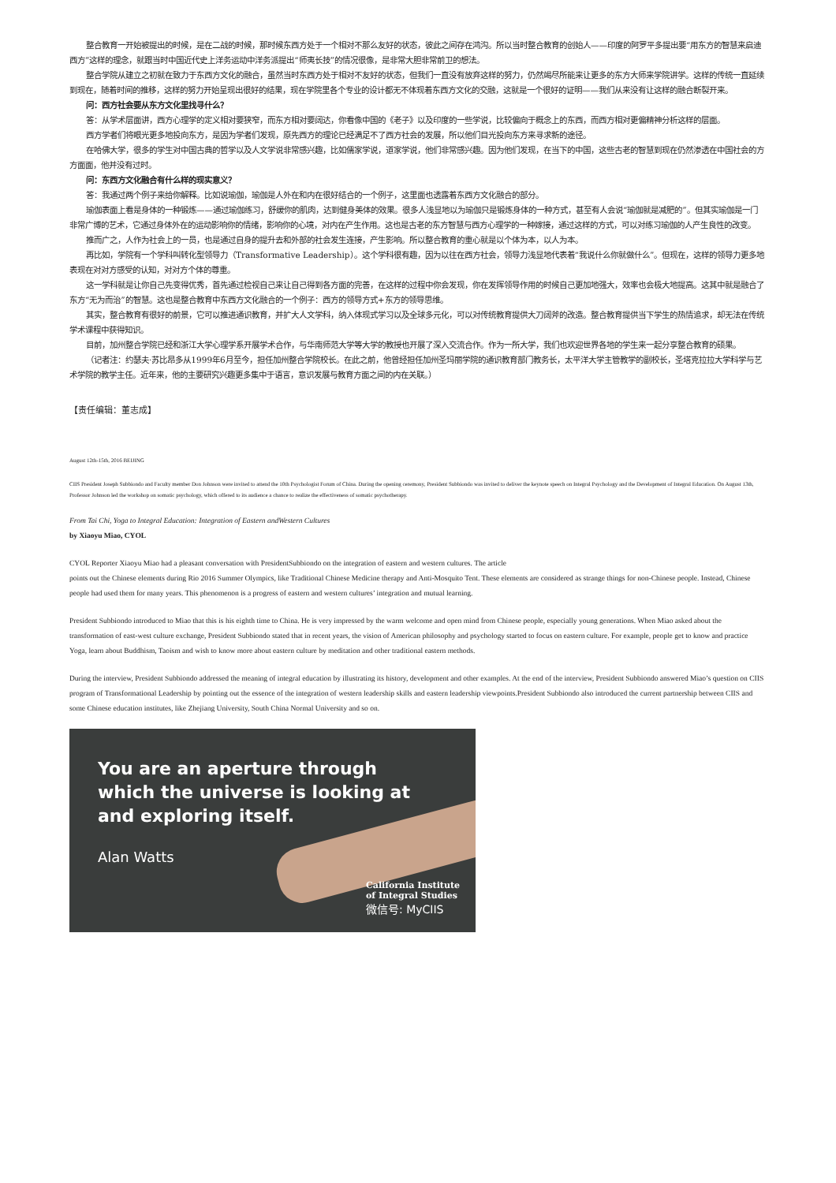整合教育一开始被提出的时候，是在二战的时候，那时候东西方处于一个相对不那么友好的状态，彼此之间存在鸿沟。所以当时整合教育的创始人——印度的阿罗平多提出要“用东方的智慧来启迪西方”这样的理念，就跟当时中国近代史上洋务运动中洋务派提出“师夷长技”的情况很像，是非常大胆非常前卫的想法。
整合学院从建立之初就在致力于东西方文化的融合，虽然当时东西方处于相对不友好的状态，但我们一直没有放弃这样的努力，仍然竭尽所能来让更多的东方大师来学院讲学。这样的传统一直延续到现在，随着时间的推移，这样的努力开始呈现出很好的结果，现在学院里各个专业的设计都无不体现着东西方文化的交融，这就是一个很好的证明——我们从来没有让这样的融合断裂开来。
问：西方社会要从东方文化里找寻什么？
答：从学术层面讲，西方心理学的定义相对要狭窄，而东方相对要阔达，你看像中国的《老子》以及印度的一些学说，比较偏向于概念上的东西，而西方相对更偏精神分析这样的层面。
西方学者们将眼光更多地投向东方，是因为学者们发现，原先西方的理论已经满足不了西方社会的发展，所以他们目光投向东方来寻求新的途径。
在哈佛大学，很多的学生对中国古典的哲学以及人文学说非常感兴趣，比如儒家学说，道家学说，他们非常感兴趣。因为他们发现，在当下的中国，这些古老的智慧到现在仍然渗透在中国社会的方方面面，他并没有过时。
问：东西方文化融合有什么样的现实意义？
答：我通过两个例子来给你解释。比如说瑜伽，瑜伽是人外在和内在很好结合的一个例子，这里面也透露着东西方文化融合的部分。
瑜伽表面上看是身体的一种锻炼——通过瑜伽练习，舒缓你的肌肉，达到健身美体的效果。很多人浅显地以为瑜伽只是锻炼身体的一种方式，甚至有人会说“瑜伽就是减肥的”。但其实瑜伽是一门非常广博的艺术，它通过身体外在的运动影响你的情绪，影响你的心境，对内在产生作用。这也是古老的东方智慧与西方心理学的一种嫁接，通过这样的方式，可以对练习瑜伽的人产生良性的改变。
推而广之，人作为社会上的一员，也是通过自身的提升去和外部的社会发生连接，产生影响。所以整合教育的重心就是以个体为本，以人为本。
再比如，学院有一个学科叫转化型领导力（Transformative Leadership）。这个学科很有趣，因为以往在西方社会，领导力浅显地代表着“我说什么你就做什么”。但现在，这样的领导力更多地表现在对对方感受的认知，对对方个体的尊重。
这一学科就是让你自己先变得优秀，首先通过检视自己来让自己得到各方面的完善，在这样的过程中你会发现，你在发挥领导作用的时候自己更加地强大，效率也会极大地提高。这其中就是融合了东方“无为而治”的智慧。这也是整合教育中东西方文化融合的一个例子：西方的领导方式+东方的领导思维。
其实，整合教育有很好的前景，它可以推进通识教育，并扩大人文学科，纳入体现式学习以及全球多元化，可以对传统教育提供大刀阔斧的改造。整合教育提供当下学生的热情追求，却无法在传统学术课程中获得知识。
目前，加州整合学院已经和浙江大学心理学系开展学术合作，与华南师范大学等大学的教授也开展了深入交流合作。作为一所大学，我们也欢迎世界各地的学生来一起分享整合教育的硕果。
（记者注：约瑟夫·苏比昂多从1999年6月至今，担任加州整合学院校长。在此之前，他曾经担任加州圣玛丽学院的通识教育部门教务长，太平洋大学主管教学的副校长，圣塔克拉拉大学科学与艺术学院的教学主任。近年来，他的主要研究兴趣更多集中于语言，意识发展与教育方面之间的内在关联。）
【责任编辑：董志成】
August 12th-15th, 2016 BEIJING
CIIS President Joseph Subbiondo and Faculty member Don Johnson were invited to attend the 10th Psychologist Forum of China. During the opening ceremony, President Subbiondo was invited to deliver the keynote speech on Integral Psychology and the Development of Integral Education. On August 13th, Professor Johnson led the workshop on somatic psychology, which offered to its audience a chance to realize the effectiveness of somatic psychotherapy.
From Tai Chi, Yoga to Integral Education: Integration of Eastern andWestern Cultures
by Xiaoyu Miao, CYOL
CYOL Reporter Xiaoyu Miao had a pleasant conversation with PresidentSubbiondo on the integration of eastern and western cultures. The article
points out the Chinese elements during Rio 2016 Summer Olympics, like Traditional Chinese Medicine therapy and Anti-Mosquito Tent. These elements are considered as strange things for non-Chinese people. Instead, Chinese people had used them for many years. This phenomenon is a progress of eastern and western cultures’ integration and mutual learning.
President Subbiondo introduced to Miao that this is his eighth time to China. He is very impressed by the warm welcome and open mind from Chinese people, especially young generations. When Miao asked about the transformation of east-west culture exchange, President Subbiondo stated that in recent years, the vision of American philosophy and psychology started to focus on eastern culture. For example, people get to know and practice Yoga, learn about Buddhism, Taoism and wish to know more about eastern culture by meditation and other traditional eastern methods.
During the interview, President Subbiondo addressed the meaning of integral education by illustrating its history, development and other examples. At the end of the interview, President Subbiondo answered Miao’s question on CIIS program of Transformational Leadership by pointing out the essence of the integration of western leadership skills and eastern leadership viewpoints.President Subbiondo also introduced the current partnership between CIIS and some Chinese education institutes, like Zhejiang University, South China Normal University and so on.
You are an aperture through
which the universe is looking at
and exploring itself.
Alan Watts
California Institute
of Integral Studies
微信号: MyCIIS